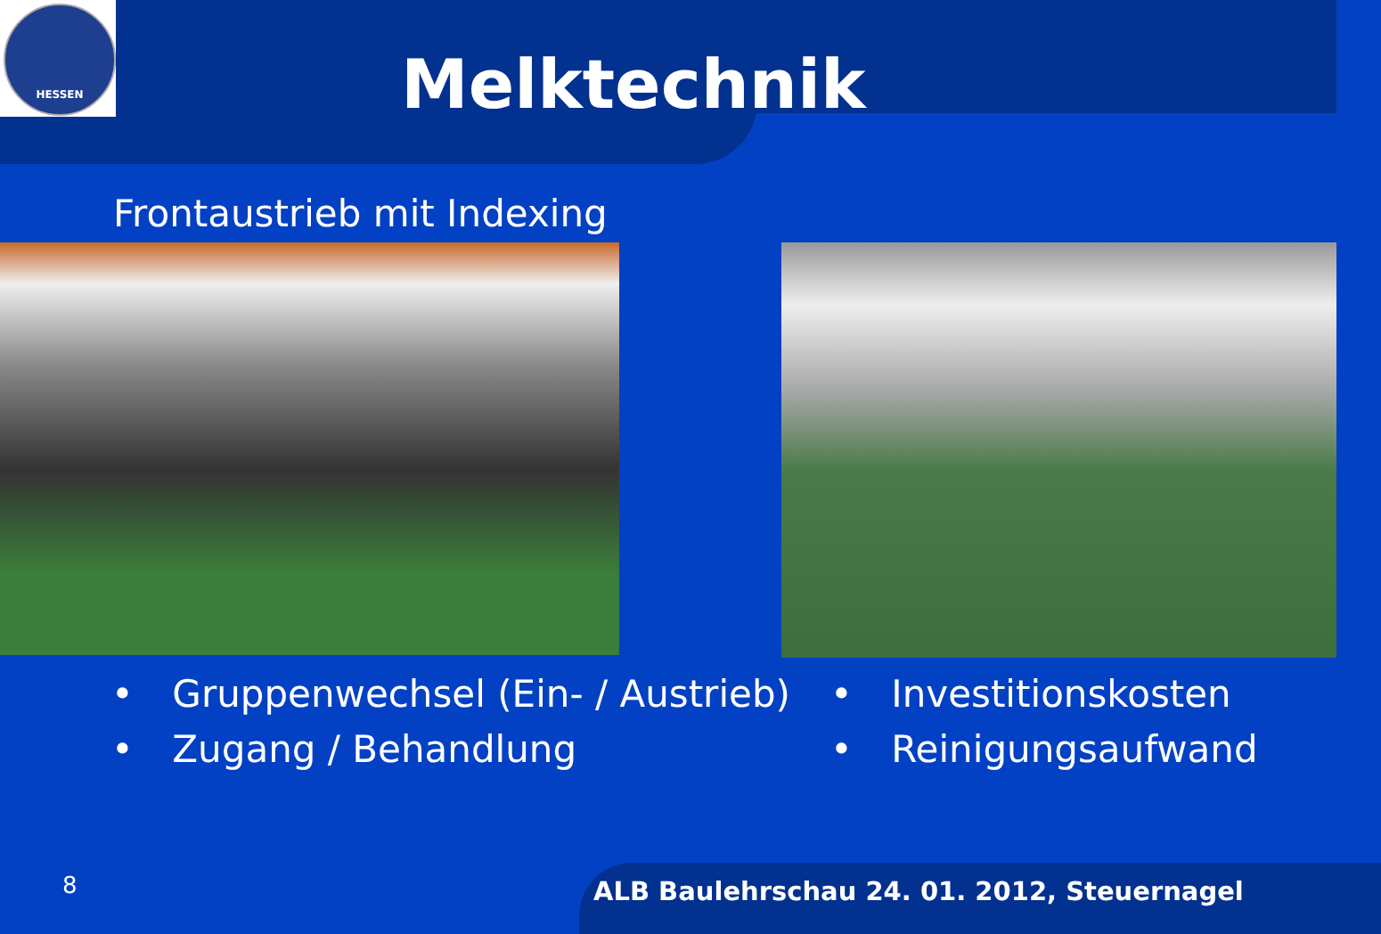HESSEN
Melktechnik
Frontaustrieb mit Indexing
• Gruppenwechsel (Ein- / Austrieb)
• Zugang / Behandlung
• Investitionskosten
• Reinigungsaufwand
8
ALB Baulehrschau 24. 01. 2012, Steuernagel